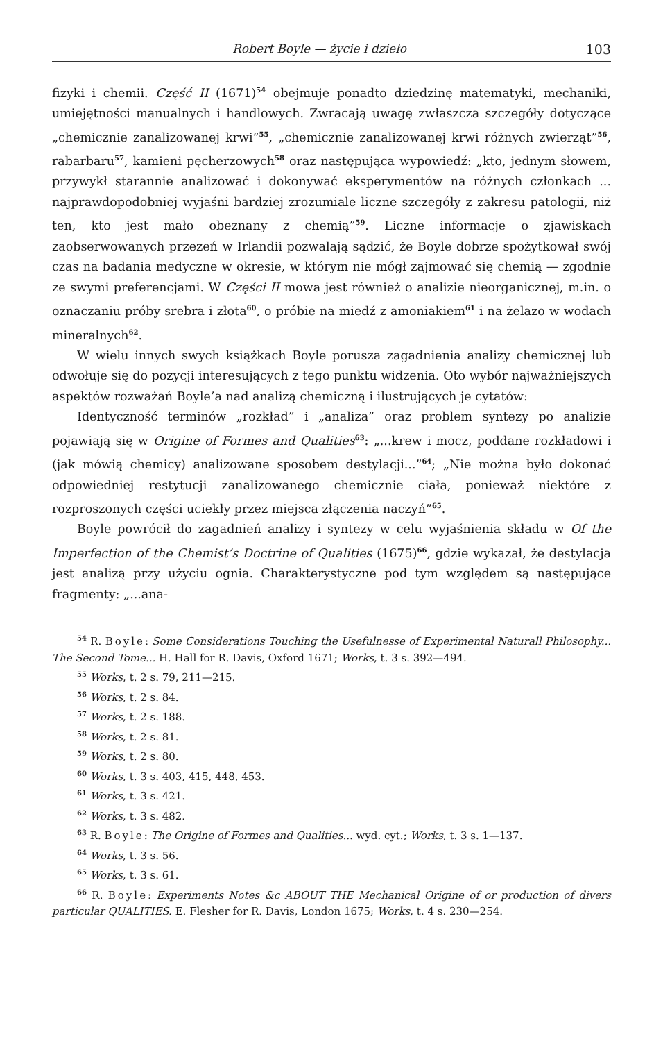Robert Boyle — życie i dzieło 103
fizyki i chemii. Część II (1671)<sup>54</sup> obejmuje ponadto dziedzinę matematyki, mechaniki, umiejętności manualnych i handlowych. Zwracają uwagę zwłaszcza szczegóły dotyczące „chemicznie zanalizowanej krwi”<sup>55</sup>, „chemicznie zanalizowanej krwi różnych zwierząt”<sup>56</sup>, rabarbaru<sup>57</sup>, kamieni pęcherzowych<sup>58</sup> oraz następująca wypowiedź: „kto, jednym słowem, przywykł starannie analizować i dokonywać eksperymentów na różnych członkach ... najprawdopodobniej wyjaśni bardziej zrozumiale liczne szczegóły z zakresu patologii, niż ten, kto jest mało obeznany z chemią”<sup>59</sup>. Liczne informacje o zjawiskach zaobserwowanych przezeń w Irlandii pozwalają sądzić, że Boyle dobrze spożytkował swój czas na badania medyczne w okresie, w którym nie mógł zajmować się chemią — zgodnie ze swymi preferencjami. W Części II mowa jest również o analizie nieorganicznej, m.in. o oznaczaniu próby srebra i złota<sup>60</sup>, o próbie na miedź z amoniakiem<sup>61</sup> i na żelazo w wodach mineralnych<sup>62</sup>.
W wielu innych swych książkach Boyle porusza zagadnienia analizy chemicznej lub odwołuje się do pozycji interesujących z tego punktu widzenia. Oto wybór najważniejszych aspektów rozważań Boyle’a nad analizą chemiczną i ilustrujących je cytatów:
Identyczność terminów „rozkład” i „analiza” oraz problem syntezy po analizie pojawiają się w Origine of Formes and Qualities<sup>63</sup>: „...krew i mocz, poddane rozkładowi i (jak mówią chemicy) analizowane sposobem destylacji...”<sup>64</sup>; „Nie można było dokonać odpowiedniej restytucji zanalizowanego chemicznie ciała, ponieważ niektóre z rozproszonych części uciekły przez miejsca złączenia naczyń”<sup>65</sup>.
Boyle powrócił do zagadnień analizy i syntezy w celu wyjaśnienia składu w Of the Imperfection of the Chemist’s Doctrine of Qualities (1675)<sup>66</sup>, gdzie wykazał, że destylacja jest analizą przy użyciu ognia. Charakterystyczne pod tym względem są następujące fragmenty: „...ana-
<sup>54</sup> R. Boyle: Some Considerations Touching the Usefulnesse of Experimental Naturall Philosophy... The Second Tome... H. Hall for R. Davis, Oxford 1671; Works, t. 3 s. 392—494.
<sup>55</sup> Works, t. 2 s. 79, 211—215.
<sup>56</sup> Works, t. 2 s. 84.
<sup>57</sup> Works, t. 2 s. 188.
<sup>58</sup> Works, t. 2 s. 81.
<sup>59</sup> Works, t. 2 s. 80.
<sup>60</sup> Works, t. 3 s. 403, 415, 448, 453.
<sup>61</sup> Works, t. 3 s. 421.
<sup>62</sup> Works, t. 3 s. 482.
<sup>63</sup> R. Boyle: The Origine of Formes and Qualities... wyd. cyt.; Works, t. 3 s. 1—137.
<sup>64</sup> Works, t. 3 s. 56.
<sup>65</sup> Works, t. 3 s. 61.
<sup>66</sup> R. Boyle: Experiments Notes &c ABOUT THE Mechanical Origine of or production of divers particular QUALITIES. E. Flesher for R. Davis, London 1675; Works, t. 4 s. 230—254.